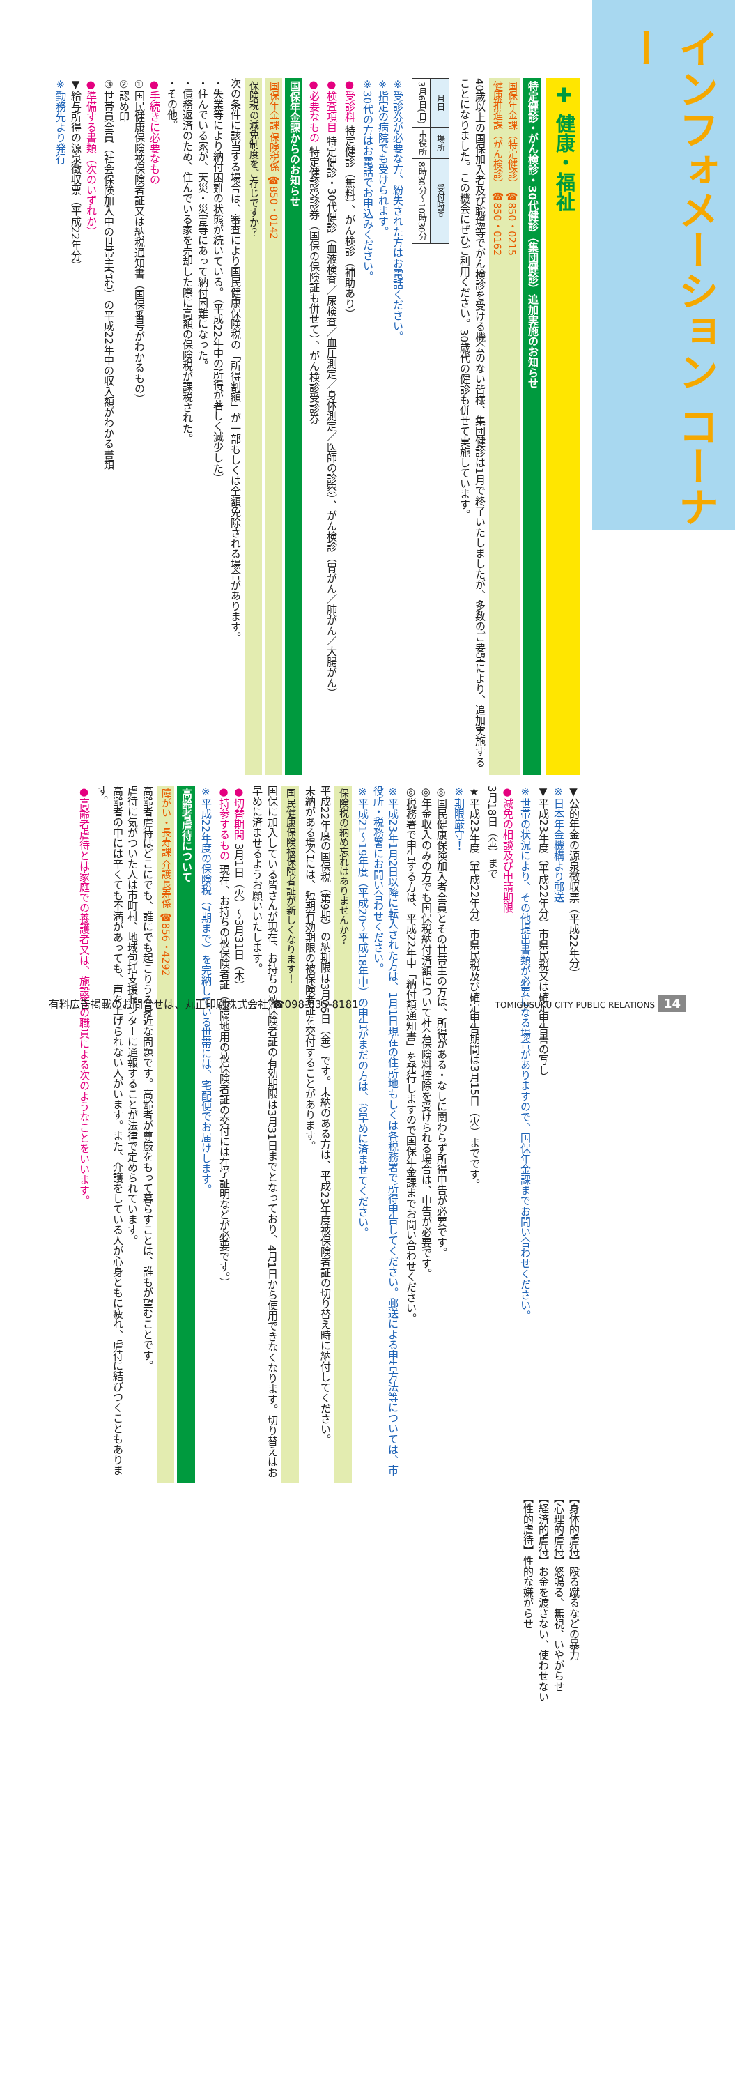インフォメーション コーナー
✚ 健康・福祉
特定健診・がん検診・30代健診（集団健診）追加実施のお知らせ
国保年金課（特定健診） ☎850・0215
健康推進課（がん検診） ☎850・0162
40歳以上の国保加入者及び職場等でがん検診を受ける機会のない皆様、集団健診は1月で終了いたしましたが、多数のご要望により、追加実施することになりました。この機会にぜひご利用ください。30歳代の健診も併せて実施しています。
| 月日 | 場所 | 受付時間 |
| --- | --- | --- |
| 3月6日(日) | 市役所 | 8時30分～10時30分 |
※受診券が必要な方、紛失された方はお電話ください。
※指定の病院でも受けられます。
※30代の方はお電話でお申込みください。
●受診料 特定健診（無料）、がん検診（補助あり）
●検査項目 特定健診・30代健診（血液検査／尿検査／血圧測定／身体測定／医師の診察）、がん検診（胃がん／肺がん／大腸がん）
●必要なもの 特定健診受診券（国保の保険証も併せて）、がん検診受診券
国保年金課からのお知らせ
国保年金課 保険税係 ☎850・0142
保険税の減免制度をご存じですか？
次の条件に該当する場合は、審査により国民健康保険税の「所得割額」が一部もしくは全額免除される場合があります。
・失業等により納付困難の状態が続いている。（平成22年中の所得が著しく減少した）
・住んでいる家が、天災・災害等にあって納付困難になった。
・債務返済のため、住んでいる家を売却した際に高額の保険税が課税された。
・その他。
●手続きに必要なもの
①国民健康保険被保険者証又は納税通知書（国保番号がわかるもの）
②認め印
③世帯員全員（社会保険加入中の世帯主含む）の平成22年中の収入額がわかる書類
●準備する書類（次のいずれか）
▼給与所得の源泉徴収票（平成22年分）
※勤務先より発行
▼公的年金の源泉徴収票（平成22年分）
※日本年金機構より郵送
▼平成23年度（平成22年分）市県民税又は確定申告書の写し
※世帯の状況により、その他提出書類が必要になる場合がありますので、国保年金課までお問い合わせください。
●減免の相談及び申請期限
3月18日（金）まで
★平成23年度（平成22年分）市県民税及び確定申告期間は3月15日（火）までです。
※期限厳守！
◎国民健康保険加入者全員とその世帯主の方は、所得がある・なしに関わらず所得申告が必要です。
◎年金収入のみの方でも国保税納付済額について社会保険料控除を受けられる場合は、申告が必要です。
◎税務署で申告する方は、平成22年中「納付額通知書」を発行しますので国保年金課までお問い合わせください。
※平成23年1月2日以降に転入された方は、1月1日現在の住所地もしくは各税務署で所得申告してください。郵送による申告方法等については、市役所・税務署にお問い合わせください。
※平成21～19年度（平成20～平成18年中）の申告がまだの方は、お早めに済ませてください。
保険税の納め忘れはありませんか？
平成22年度の国保税（第9期）の納期限は3月25日（金）です。未納のある方は、平成23年度被保険者証の切り替え時に納付してください。
未納がある場合には、短期有効期限の被保険者証を交付することがあります。
国民健康保険被保険者証が新しくなります！
国保に加入している皆さんが現在、お持ちの被保険者証の有効期限は3月31日までとなっており、4月1日から使用できなくなります。切り替えはお早めに済ませるようお願いいたします。
●切替期間 3月1日（火）～3月31日（木）
●持参するもの 現在、お持ちの被保険者証（遠隔地用の被保険者証の交付には在学証明などが必要です。）
※平成22年度の保険税（7期まで）を完納している世帯には、宅配便でお届けします。
高齢者虐待について
障がい・長寿課 介護長寿係 ☎856・4292
高齢者虐待はどこにでも、誰にでも起こりうる身近な問題です。高齢者が尊厳をもって暮らすことは、誰もが望むことです。
虐待に気がついた人は市町村、地域包括支援センターに通報することが法律で定められています。
高齢者の中には辛くても不満があっても、声を上げられない人がいます。また、介護をしている人が心身ともに疲れ、虐待に結びつくこともあります。
●高齢者虐待とは家庭での養護者又は、施設等の職員による次のようなことをいいます。
【身体的虐待】殴る蹴るなどの暴力
【心理的虐待】怒鳴る、無視、いやがらせ
【経済的虐待】お金を渡さない、使わせない
【性的虐待】性的な嫌がらせ
有料広告掲載のお問合せは、丸正印刷株式会社 ☎098-835-8181 TOMIGUSUKU CITY PUBLIC RELATIONS 14